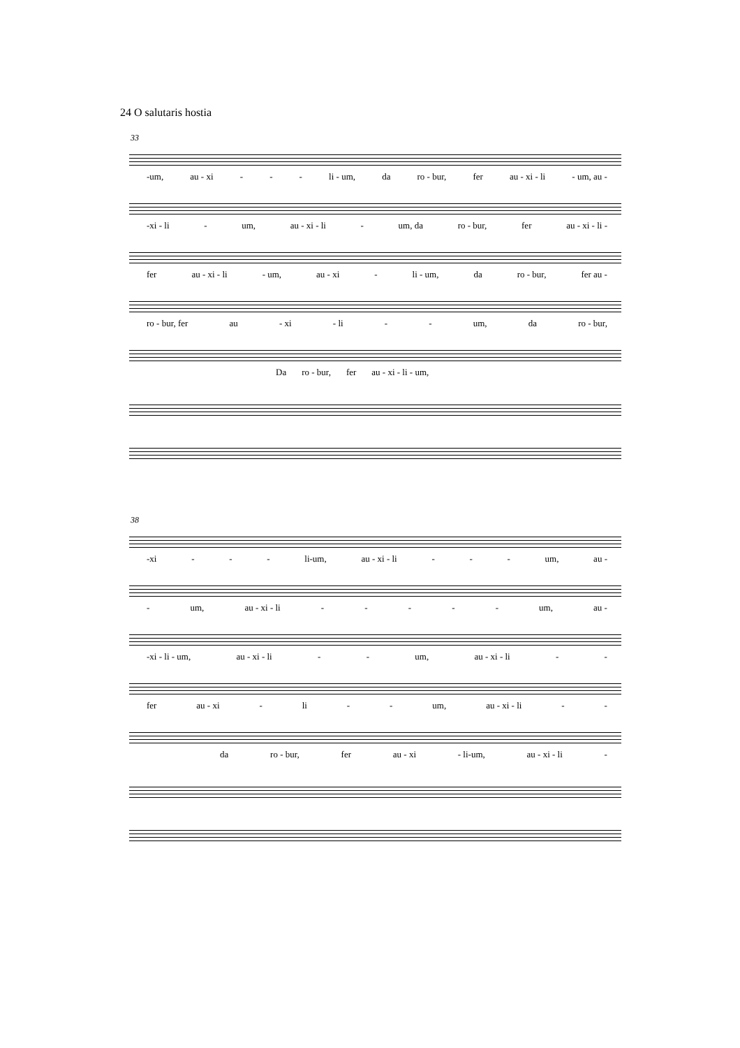24 O salutaris hostia
33
-um, au - xi - - - li - um, da ro - bur, fer au - xi - li - um, au -
-xi - li - um, au - xi - li - um, da ro - bur, fer au - xi - li -
fer au - xi - li - um, au - xi - li - um, da ro - bur, fer au -
ro - bur, fer au - xi - li - - um, da ro - bur,
Da ro - bur, fer au - xi - li - um,
38
-xi - - - li-um, au - xi - li - - - um, au -
- um, au - xi - li - - - - - um, au -
-xi - li - um, au - xi - li - - um, au - xi - li - -
fer au - xi - li - - um, au - xi - li - -
da ro - bur, fer au - xi - li-um, au - xi - li -